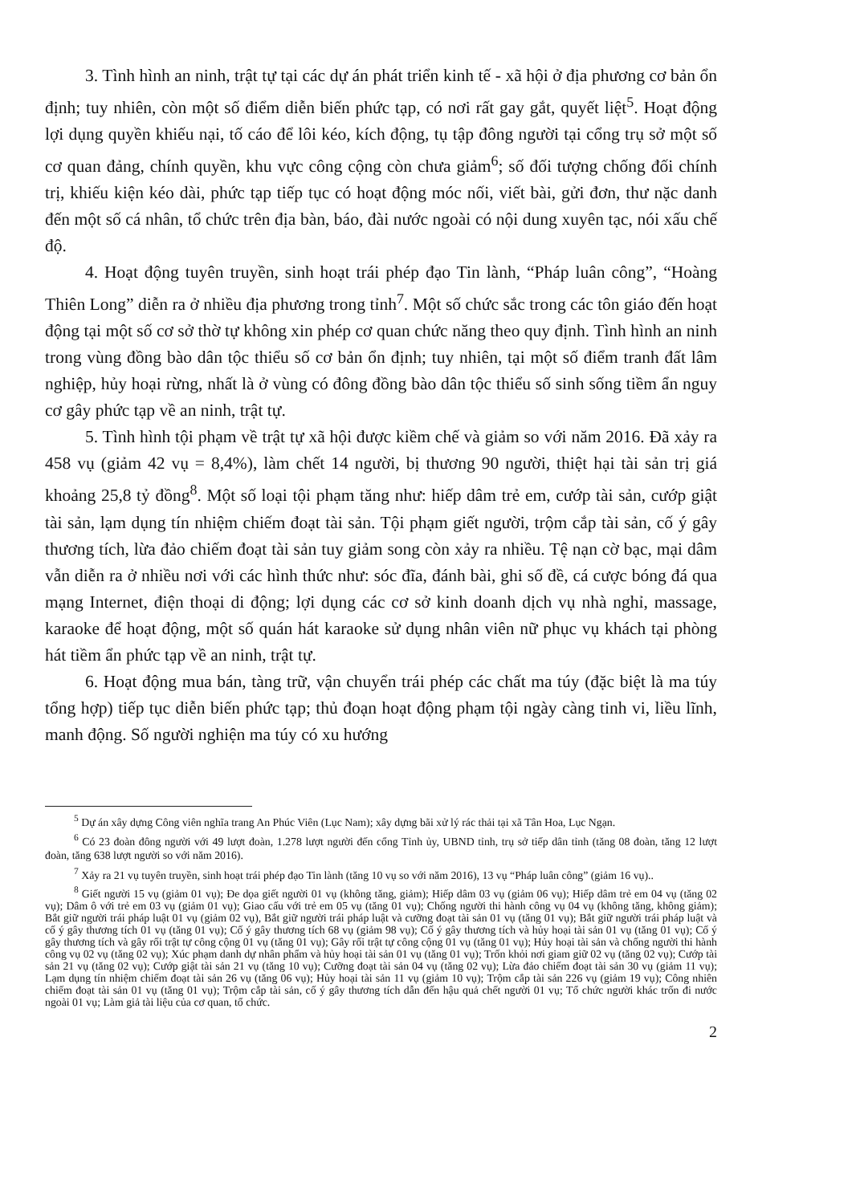3. Tình hình an ninh, trật tự tại các dự án phát triển kinh tế - xã hội ở địa phương cơ bản ổn định; tuy nhiên, còn một số điểm diễn biến phức tạp, có nơi rất gay gắt, quyết liệt<sup>5</sup>. Hoạt động lợi dụng quyền khiếu nại, tố cáo để lôi kéo, kích động, tụ tập đông người tại cổng trụ sở một số cơ quan đảng, chính quyền, khu vực công cộng còn chưa giảm<sup>6</sup>; số đối tượng chống đối chính trị, khiếu kiện kéo dài, phức tạp tiếp tục có hoạt động móc nối, viết bài, gửi đơn, thư nặc danh đến một số cá nhân, tổ chức trên địa bàn, báo, đài nước ngoài có nội dung xuyên tạc, nói xấu chế độ.
4. Hoạt động tuyên truyền, sinh hoạt trái phép đạo Tin lành, “Pháp luân công”, “Hoàng Thiên Long” diễn ra ở nhiều địa phương trong tỉnh<sup>7</sup>. Một số chức sắc trong các tôn giáo đến hoạt động tại một số cơ sở thờ tự không xin phép cơ quan chức năng theo quy định. Tình hình an ninh trong vùng đồng bào dân tộc thiểu số cơ bản ổn định; tuy nhiên, tại một số điểm tranh đất lâm nghiệp, hủy hoại rừng, nhất là ở vùng có đông đồng bào dân tộc thiểu số sinh sống tiềm ẩn nguy cơ gây phức tạp về an ninh, trật tự.
5. Tình hình tội phạm về trật tự xã hội được kiềm chế và giảm so với năm 2016. Đã xảy ra 458 vụ (giảm 42 vụ = 8,4%), làm chết 14 người, bị thương 90 người, thiệt hại tài sản trị giá khoảng 25,8 tỷ đồng<sup>8</sup>. Một số loại tội phạm tăng như: hiếp dâm trẻ em, cướp tài sản, cướp giật tài sản, lạm dụng tín nhiệm chiếm đoạt tài sản. Tội phạm giết người, trộm cắp tài sản, cố ý gây thương tích, lừa đảo chiếm đoạt tài sản tuy giảm song còn xảy ra nhiều. Tệ nạn cờ bạc, mại dâm vẫn diễn ra ở nhiều nơi với các hình thức như: sóc đĩa, đánh bài, ghi số đề, cá cược bóng đá qua mạng Internet, điện thoại di động; lợi dụng các cơ sở kinh doanh dịch vụ nhà nghỉ, massage, karaoke để hoạt động, một số quán hát karaoke sử dụng nhân viên nữ phục vụ khách tại phòng hát tiềm ẩn phức tạp về an ninh, trật tự.
6. Hoạt động mua bán, tàng trữ, vận chuyển trái phép các chất ma túy (đặc biệt là ma túy tổng hợp) tiếp tục diễn biến phức tạp; thủ đoạn hoạt động phạm tội ngày càng tinh vi, liều lĩnh, manh động. Số người nghiện ma túy có xu hướng
<sup>5</sup> Dự án xây dựng Công viên nghĩa trang An Phúc Viên (Lục Nam); xây dựng bãi xử lý rác thải tại xã Tân Hoa, Lục Ngạn.
<sup>6</sup> Có 23 đoàn đông người với 49 lượt đoàn, 1.278 lượt người đến cổng Tỉnh ủy, UBND tỉnh, trụ sở tiếp dân tỉnh (tăng 08 đoàn, tăng 12 lượt đoàn, tăng 638 lượt người so với năm 2016).
<sup>7</sup> Xảy ra 21 vụ tuyên truyền, sinh hoạt trái phép đạo Tin lành (tăng 10 vụ so với năm 2016), 13 vụ “Pháp luân công” (giảm 16 vụ)..
<sup>8</sup> Giết người 15 vụ (giảm 01 vụ); Đe dọa giết người 01 vụ (không tăng, giảm); Hiếp dâm 03 vụ (giảm 06 vụ); Hiếp dâm trẻ em 04 vụ (tăng 02 vụ); Dâm ô với trẻ em 03 vụ (giảm 01 vụ); Giao cấu với trẻ em 05 vụ (tăng 01 vụ); Chống người thi hành công vụ 04 vụ (không tăng, không giảm); Bắt giữ người trái pháp luật 01 vụ (giảm 02 vụ), Bắt giữ người trái pháp luật và cưỡng đoạt tài sản 01 vụ (tăng 01 vụ); Bắt giữ người trái pháp luật và cố ý gây thương tích 01 vụ (tăng 01 vụ); Cố ý gây thương tích 68 vụ (giảm 98 vụ); Cố ý gây thương tích và hủy hoại tài sản 01 vụ (tăng 01 vụ); Cố ý gây thương tích và gây rối trật tự công cộng 01 vụ (tăng 01 vụ); Gây rối trật tự công cộng 01 vụ (tăng 01 vụ); Hủy hoại tài sản và chống người thi hành công vụ 02 vụ (tăng 02 vụ); Xúc phạm danh dự nhân phẩm và hủy hoại tài sản 01 vụ (tăng 01 vụ); Trốn khỏi nơi giam giữ 02 vụ (tăng 02 vụ); Cướp tài sản 21 vụ (tăng 02 vụ); Cướp giật tài sản 21 vụ (tăng 10 vụ); Cưỡng đoạt tài sản 04 vụ (tăng 02 vụ); Lừa đảo chiếm đoạt tài sản 30 vụ (giảm 11 vụ); Lạm dụng tín nhiệm chiếm đoạt tài sản 26 vụ (tăng 06 vụ); Hủy hoại tài sản 11 vụ (giảm 10 vụ); Trộm cắp tài sản 226 vụ (giảm 19 vụ); Công nhiên chiếm đoạt tài sản 01 vụ (tăng 01 vụ); Trộm cắp tài sản, cố ý gây thương tích dẫn đến hậu quả chết người 01 vụ; Tổ chức người khác trốn đi nước ngoài 01 vụ; Làm giả tài liệu của cơ quan, tổ chức.
2